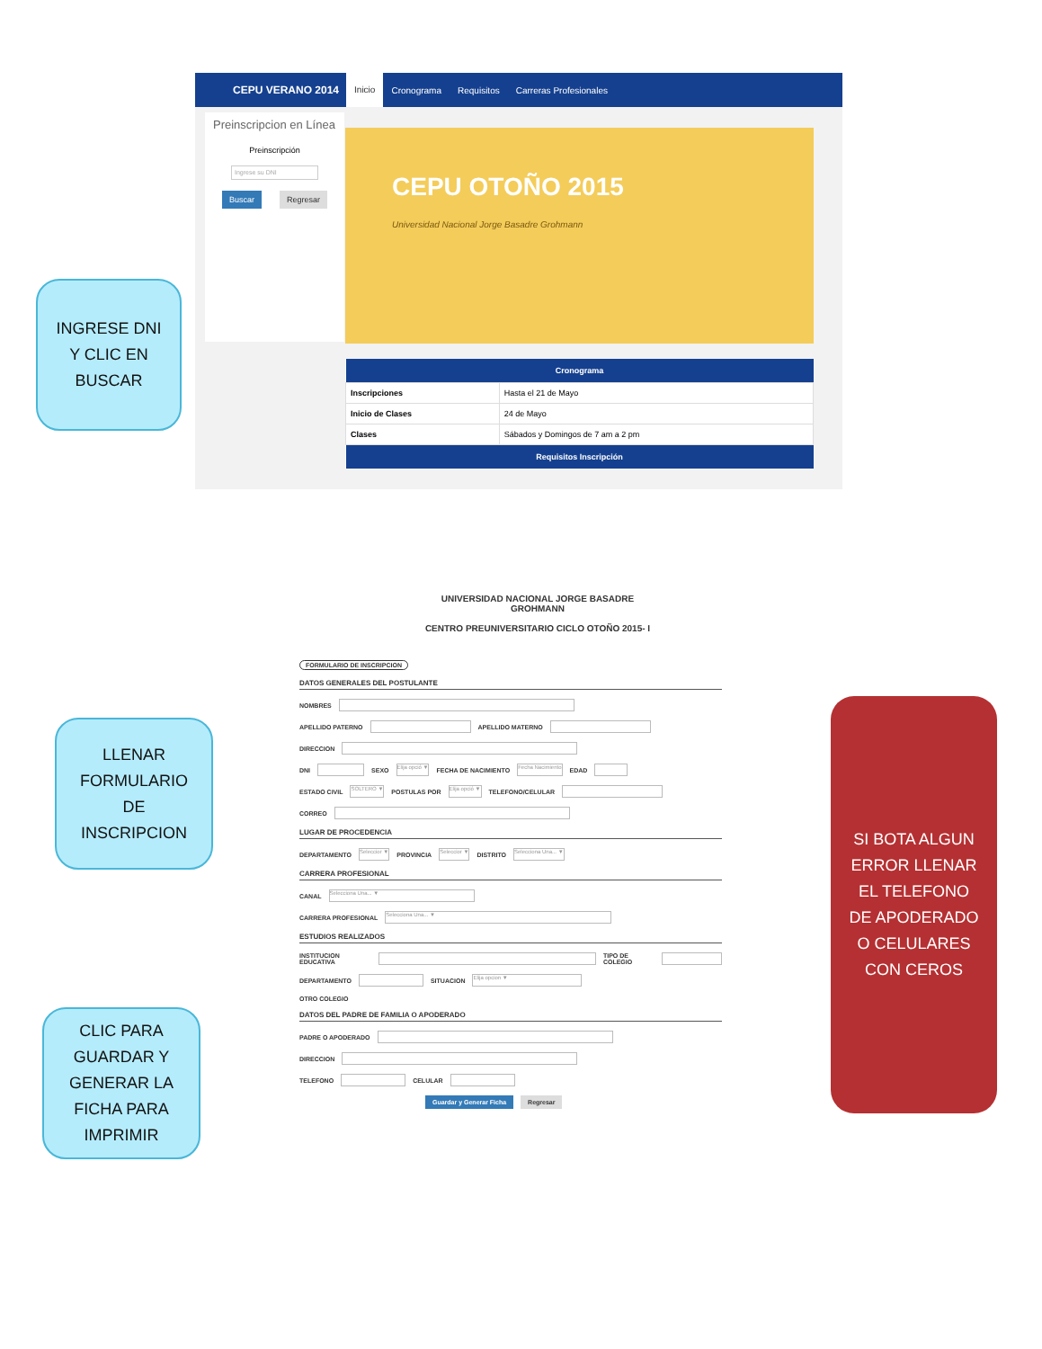CEPU VERANO 2014 Inicio Cronograma Requisitos Carreras Profesionales
Preinscripcion en Línea
Preinscripción
Ingrese su DNI
Buscar Regresar
CEPU OTOÑO 2015
Universidad Nacional Jorge Basadre Grohmann
| Cronograma | |
| --- | --- |
| Inscripciones | Hasta el 21 de Mayo |
| Inicio de Clases | 24 de Mayo |
| Clases | Sábados y Domingos de 7 am a 2 pm |
| Requisitos Inscripción | |
INGRESE DNI
Y CLIC EN
BUSCAR
LLENAR
FORMULARIO
DE
INSCRIPCION
CLIC PARA
GUARDAR Y
GENERAR LA
FICHA PARA
IMPRIMIR
SI BOTA ALGUN
ERROR LLENAR
EL TELEFONO
DE APODERADO
O CELULARES
CON CEROS
UNIVERSIDAD NACIONAL JORGE BASADRE
GROHMANN
CENTRO PREUNIVERSITARIO CICLO OTOÑO 2015- I
FORMULARIO DE INSCRIPCION
DATOS GENERALES DEL POSTULANTE
NOMBRES
APELLIDO PATERNO APELLIDO MATERNO
DIRECCION
DNI SEXO Elija opció ▼ FECHA DE NACIMIENTO Fecha Nacimiento EDAD
ESTADO CIVIL SOLTERO ▼ POSTULAS POR Elija opció ▼ TELEFONO/CELULAR
CORREO
LUGAR DE PROCEDENCIA
DEPARTAMENTO Seleccior ▼ PROVINCIA Seleccior ▼ DISTRITO Selecciona Una... ▼
CARRERA PROFESIONAL
CANAL Selecciona Una... ▼
CARRERA PROFESIONAL Selecciona Una... ▼
ESTUDIOS REALIZADOS
INSTITUCION EDUCATIVA TIPO DE COLEGIO
DEPARTAMENTO SITUACION Elija opcion ▼
OTRO COLEGIO
DATOS DEL PADRE DE FAMILIA O APODERADO
PADRE O APODERADO
DIRECCION
TELEFONO CELULAR
Guardar y Generar Ficha Regresar